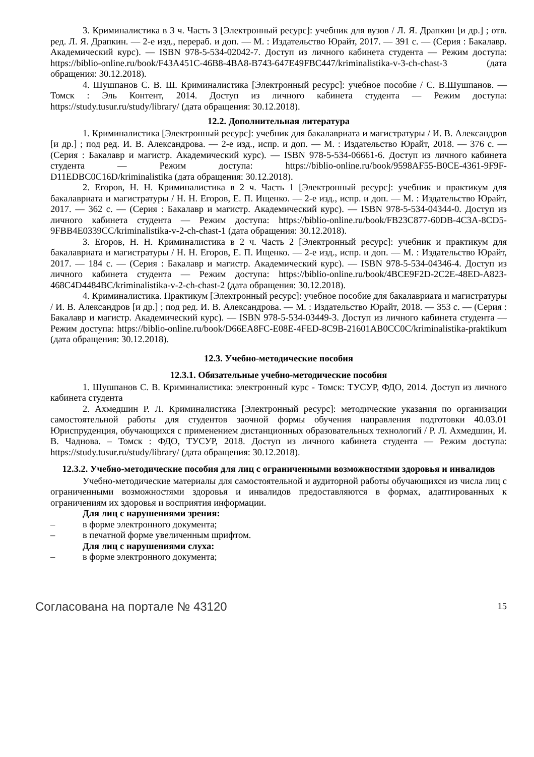3. Криминалистика в 3 ч. Часть 3 [Электронный ресурс]: учебник для вузов / Л. Я. Драпкин [и др.] ; отв. ред. Л. Я. Драпкин. — 2-е изд., перераб. и доп. — М. : Издательство Юрайт, 2017. — 391 с. — (Серия : Бакалавр. Академический курс). — ISBN 978-5-534-02042-7. Доступ из личного кабинета студента — Режим доступа: https://biblio-online.ru/book/F43A451C-46B8-4BA8-B743-647E49FBC447/kriminalistika-v-3-ch-chast-3 (дата обращения: 30.12.2018).
4. Шушпанов С. В. Ш. Криминалистика [Электронный ресурс]: учебное пособие / С. В.Шушпанов. — Томск : Эль Контент, 2014. Доступ из личного кабинета студента — Режим доступа: https://study.tusur.ru/study/library/ (дата обращения: 30.12.2018).
12.2. Дополнительная литература
1. Криминалистика [Электронный ресурс]: учебник для бакалавриата и магистратуры / И. В. Александров [и др.] ; под ред. И. В. Александрова. — 2-е изд., испр. и доп. — М. : Издательство Юрайт, 2018. — 376 с. — (Серия : Бакалавр и магистр. Академический курс). — ISBN 978-5-534-06661-6. Доступ из личного кабинета студента — Режим доступа: https://biblio-online.ru/book/9598AF55-B0CE-4361-9F9F-D11EDBC0C16D/kriminalistika (дата обращения: 30.12.2018).
2. Егоров, Н. Н. Криминалистика в 2 ч. Часть 1 [Электронный ресурс]: учебник и практикум для бакалавриата и магистратуры / Н. Н. Егоров, Е. П. Ищенко. — 2-е изд., испр. и доп. — М. : Издательство Юрайт, 2017. — 362 с. — (Серия : Бакалавр и магистр. Академический курс). — ISBN 978-5-534-04344-0. Доступ из личного кабинета студента — Режим доступа: https://biblio-online.ru/book/FB23C877-60DB-4C3A-8CD5-9FBB4E0339CC/kriminalistika-v-2-ch-chast-1 (дата обращения: 30.12.2018).
3. Егоров, Н. Н. Криминалистика в 2 ч. Часть 2 [Электронный ресурс]: учебник и практикум для бакалавриата и магистратуры / Н. Н. Егоров, Е. П. Ищенко. — 2-е изд., испр. и доп. — М. : Издательство Юрайт, 2017. — 184 с. — (Серия : Бакалавр и магистр. Академический курс). — ISBN 978-5-534-04346-4. Доступ из личного кабинета студента — Режим доступа: https://biblio-online.ru/book/4BCE9F2D-2C2E-48ED-A823-468C4D4484BC/kriminalistika-v-2-ch-chast-2 (дата обращения: 30.12.2018).
4. Криминалистика. Практикум [Электронный ресурс]: учебное пособие для бакалавриата и магистратуры / И. В. Александров [и др.] ; под ред. И. В. Александрова. — М. : Издательство Юрайт, 2018. — 353 с. — (Серия : Бакалавр и магистр. Академический курс). — ISBN 978-5-534-03449-3. Доступ из личного кабинета студента — Режим доступа: https://biblio-online.ru/book/D66EA8FC-E08E-4FED-8C9B-21601AB0CC0C/kriminalistika-praktikum (дата обращения: 30.12.2018).
12.3. Учебно-методические пособия
12.3.1. Обязательные учебно-методические пособия
1. Шушпанов С. В. Криминалистика: электронный курс - Томск: ТУСУР, ФДО, 2014. Доступ из личного кабинета студента
2. Ахмедшин Р. Л. Криминалистика [Электронный ресурс]: методические указания по организации самостоятельной работы для студентов заочной формы обучения направления подготовки 40.03.01 Юриспруденция, обучающихся с применением дистанционных образовательных технологий / Р. Л. Ахмедшин, И. В. Чаднова. – Томск : ФДО, ТУСУР, 2018. Доступ из личного кабинета студента — Режим доступа: https://study.tusur.ru/study/library/ (дата обращения: 30.12.2018).
12.3.2. Учебно-методические пособия для лиц с ограниченными возможностями здоровья и инвалидов
Учебно-методические материалы для самостоятельной и аудиторной работы обучающихся из числа лиц с ограниченными возможностями здоровья и инвалидов предоставляются в формах, адаптированных к ограничениям их здоровья и восприятия информации.
Для лиц с нарушениями зрения:
– в форме электронного документа;
– в печатной форме увеличенным шрифтом.
Для лиц с нарушениями слуха:
– в форме электронного документа;
Согласована на портале № 43120 15